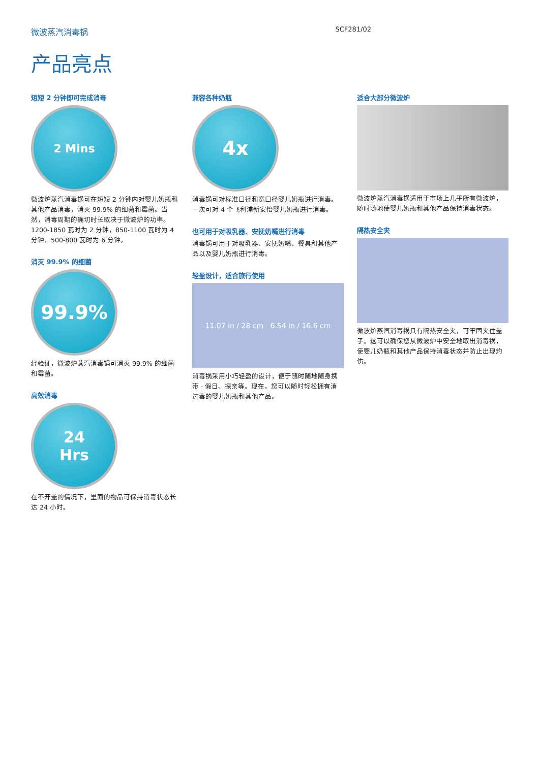微波蒸汽消毒锅 SCF281/02
产品亮点
短短 2 分钟即可完成消毒
2 Mins
微波炉蒸汽消毒锅可在短短 2 分钟内对婴儿奶瓶和其他产品消毒，消灭 99.9% 的细菌和霉菌。当然，消毒周期的确切时长取决于微波炉的功率。1200-1850 瓦时为 2 分钟，850-1100 瓦时为 4 分钟，500-800 瓦时为 6 分钟。
消灭 99.9% 的细菌
99.9%
经验证，微波炉蒸汽消毒锅可消灭 99.9% 的细菌和霉菌。
高效消毒
24
Hrs
在不开盖的情况下，里面的物品可保持消毒状态长达 24 小时。
兼容各种奶瓶
4x
消毒锅可对标准口径和宽口径婴儿奶瓶进行消毒。一次可对 4 个飞利浦新安怡婴儿奶瓶进行消毒。
也可用于对吸乳器、安抚奶嘴进行消毒
消毒锅可用于对吸乳器、安抚奶嘴、餐具和其他产品以及婴儿奶瓶进行消毒。
轻盈设计，适合旅行使用
11.07 in / 28 cm 6.54 in / 16.6 cm
消毒锅采用小巧轻盈的设计，便于随时随地随身携带 - 假日、探亲等。现在，您可以随时轻松拥有消过毒的婴儿奶瓶和其他产品。
适合大部分微波炉
微波炉蒸汽消毒锅适用于市场上几乎所有微波炉，随时随地使婴儿奶瓶和其他产品保持消毒状态。
隔热安全夹
微波炉蒸汽消毒锅具有隔热安全夹，可牢固夹住盖子。这可以确保您从微波炉中安全地取出消毒锅，使婴儿奶瓶和其他产品保持消毒状态并防止出现灼伤。